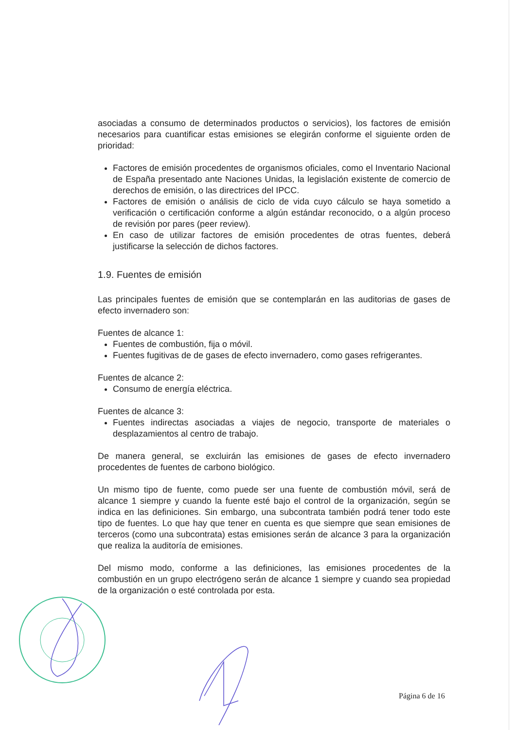asociadas a consumo de determinados productos o servicios), los factores de emisión necesarios para cuantificar estas emisiones se elegirán conforme el siguiente orden de prioridad:
Factores de emisión procedentes de organismos oficiales, como el Inventario Nacional de España presentado ante Naciones Unidas, la legislación existente de comercio de derechos de emisión, o las directrices del IPCC.
Factores de emisión o análisis de ciclo de vida cuyo cálculo se haya sometido a verificación o certificación conforme a algún estándar reconocido, o a algún proceso de revisión por pares (peer review).
En caso de utilizar factores de emisión procedentes de otras fuentes, deberá justificarse la selección de dichos factores.
1.9. Fuentes de emisión
Las principales fuentes de emisión que se contemplarán en las auditorias de gases de efecto invernadero son:
Fuentes de alcance 1:
Fuentes de combustión, fija o móvil.
Fuentes fugitivas de de gases de efecto invernadero, como gases refrigerantes.
Fuentes de alcance 2:
Consumo de energía eléctrica.
Fuentes de alcance 3:
Fuentes indirectas asociadas a viajes de negocio, transporte de materiales o desplazamientos al centro de trabajo.
De manera general, se excluirán las emisiones de gases de efecto invernadero procedentes de fuentes de carbono biológico.
Un mismo tipo de fuente, como puede ser una fuente de combustión móvil, será de alcance 1 siempre y cuando la fuente esté bajo el control de la organización, según se indica en las definiciones. Sin embargo, una subcontrata también podrá tener todo este tipo de fuentes. Lo que hay que tener en cuenta es que siempre que sean emisiones de terceros (como una subcontrata) estas emisiones serán de alcance 3 para la organización que realiza la auditoría de emisiones.
Del mismo modo, conforme a las definiciones, las emisiones procedentes de la combustión en un grupo electrógeno serán de alcance 1 siempre y cuando sea propiedad de la organización o esté controlada por esta.
Página 6 de 16